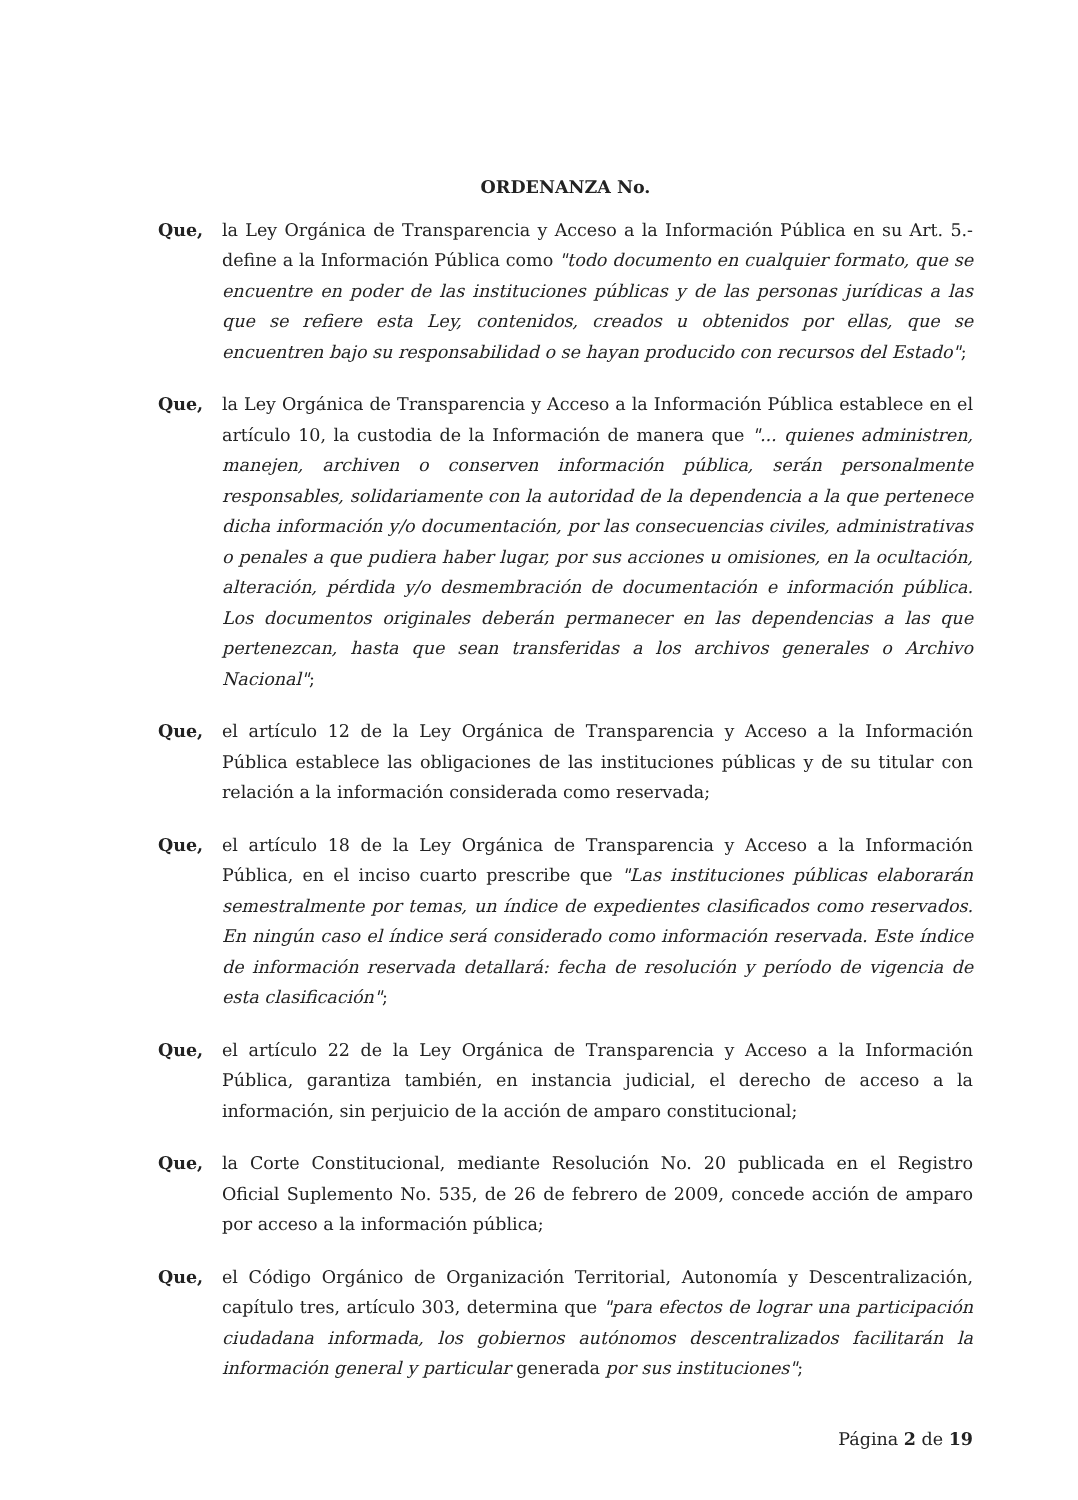ORDENANZA No.
Que, la Ley Orgánica de Transparencia y Acceso a la Información Pública en su Art. 5.- define a la Información Pública como "todo documento en cualquier formato, que se encuentre en poder de las instituciones públicas y de las personas jurídicas a las que se refiere esta Ley, contenidos, creados u obtenidos por ellas, que se encuentren bajo su responsabilidad o se hayan producido con recursos del Estado";
Que, la Ley Orgánica de Transparencia y Acceso a la Información Pública establece en el artículo 10, la custodia de la Información de manera que "... quienes administren, manejen, archiven o conserven información pública, serán personalmente responsables, solidariamente con la autoridad de la dependencia a la que pertenece dicha información y/o documentación, por las consecuencias civiles, administrativas o penales a que pudiera haber lugar, por sus acciones u omisiones, en la ocultación, alteración, pérdida y/o desmembración de documentación e información pública. Los documentos originales deberán permanecer en las dependencias a las que pertenezcan, hasta que sean transferidas a los archivos generales o Archivo Nacional";
Que, el artículo 12 de la Ley Orgánica de Transparencia y Acceso a la Información Pública establece las obligaciones de las instituciones públicas y de su titular con relación a la información considerada como reservada;
Que, el artículo 18 de la Ley Orgánica de Transparencia y Acceso a la Información Pública, en el inciso cuarto prescribe que "Las instituciones públicas elaborarán semestralmente por temas, un índice de expedientes clasificados como reservados. En ningún caso el índice será considerado como información reservada. Este índice de información reservada detallará: fecha de resolución y período de vigencia de esta clasificación";
Que, el artículo 22 de la Ley Orgánica de Transparencia y Acceso a la Información Pública, garantiza también, en instancia judicial, el derecho de acceso a la información, sin perjuicio de la acción de amparo constitucional;
Que, la Corte Constitucional, mediante Resolución No. 20 publicada en el Registro Oficial Suplemento No. 535, de 26 de febrero de 2009, concede acción de amparo por acceso a la información pública;
Que, el Código Orgánico de Organización Territorial, Autonomía y Descentralización, capítulo tres, artículo 303, determina que "para efectos de lograr una participación ciudadana informada, los gobiernos autónomos descentralizados facilitarán la información general y particular generada por sus instituciones";
Página 2 de 19